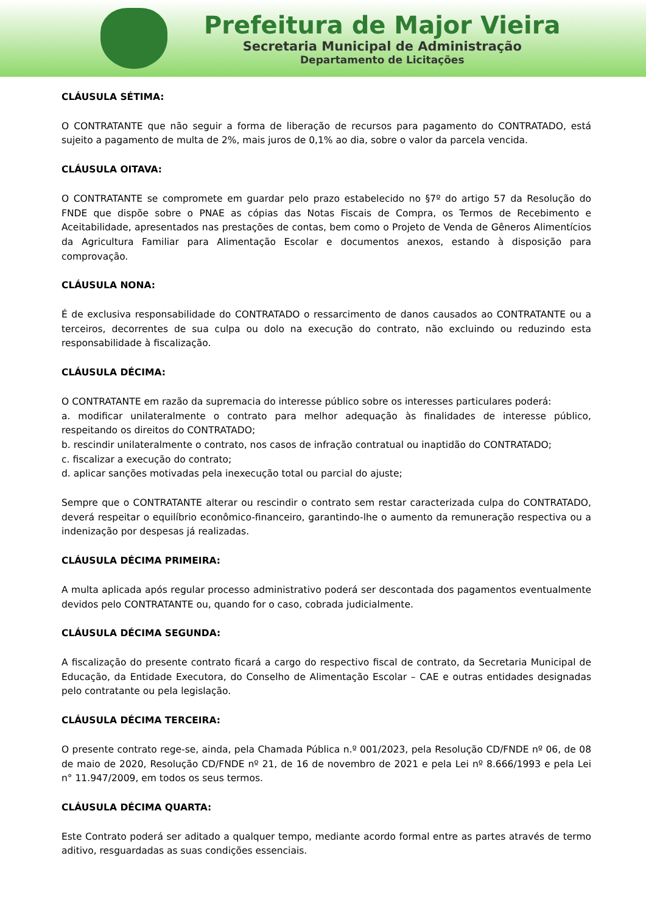Prefeitura de Major Vieira
Secretaria Municipal de Administração
Departamento de Licitações
CLÁUSULA SÉTIMA:
O CONTRATANTE que não seguir a forma de liberação de recursos para pagamento do CONTRATADO, está sujeito a pagamento de multa de 2%, mais juros de 0,1% ao dia, sobre o valor da parcela vencida.
CLÁUSULA OITAVA:
O CONTRATANTE se compromete em guardar pelo prazo estabelecido no §7º do artigo 57 da Resolução do FNDE que dispõe sobre o PNAE as cópias das Notas Fiscais de Compra, os Termos de Recebimento e Aceitabilidade, apresentados nas prestações de contas, bem como o Projeto de Venda de Gêneros Alimentícios da Agricultura Familiar para Alimentação Escolar e documentos anexos, estando à disposição para comprovação.
CLÁUSULA NONA:
É de exclusiva responsabilidade do CONTRATADO o ressarcimento de danos causados ao CONTRATANTE ou a terceiros, decorrentes de sua culpa ou dolo na execução do contrato, não excluindo ou reduzindo esta responsabilidade à fiscalização.
CLÁUSULA DÉCIMA:
O CONTRATANTE em razão da supremacia do interesse público sobre os interesses particulares poderá:
a. modificar unilateralmente o contrato para melhor adequação às finalidades de interesse público, respeitando os direitos do CONTRATADO;
b. rescindir unilateralmente o contrato, nos casos de infração contratual ou inaptidão do CONTRATADO;
c. fiscalizar a execução do contrato;
d. aplicar sanções motivadas pela inexecução total ou parcial do ajuste;
Sempre que o CONTRATANTE alterar ou rescindir o contrato sem restar caracterizada culpa do CONTRATADO, deverá respeitar o equilíbrio econômico-financeiro, garantindo-lhe o aumento da remuneração respectiva ou a indenização por despesas já realizadas.
CLÁUSULA DÉCIMA PRIMEIRA:
A multa aplicada após regular processo administrativo poderá ser descontada dos pagamentos eventualmente devidos pelo CONTRATANTE ou, quando for o caso, cobrada judicialmente.
CLÁUSULA DÉCIMA SEGUNDA:
A fiscalização do presente contrato ficará a cargo do respectivo fiscal de contrato, da Secretaria Municipal de Educação, da Entidade Executora, do Conselho de Alimentação Escolar – CAE e outras entidades designadas pelo contratante ou pela legislação.
CLÁUSULA DÉCIMA TERCEIRA:
O presente contrato rege-se, ainda, pela Chamada Pública n.º 001/2023, pela Resolução CD/FNDE nº 06, de 08 de maio de 2020, Resolução CD/FNDE nº 21, de 16 de novembro de 2021 e pela Lei nº 8.666/1993 e pela Lei n° 11.947/2009, em todos os seus termos.
CLÁUSULA DÉCIMA QUARTA:
Este Contrato poderá ser aditado a qualquer tempo, mediante acordo formal entre as partes através de termo aditivo, resguardadas as suas condições essenciais.